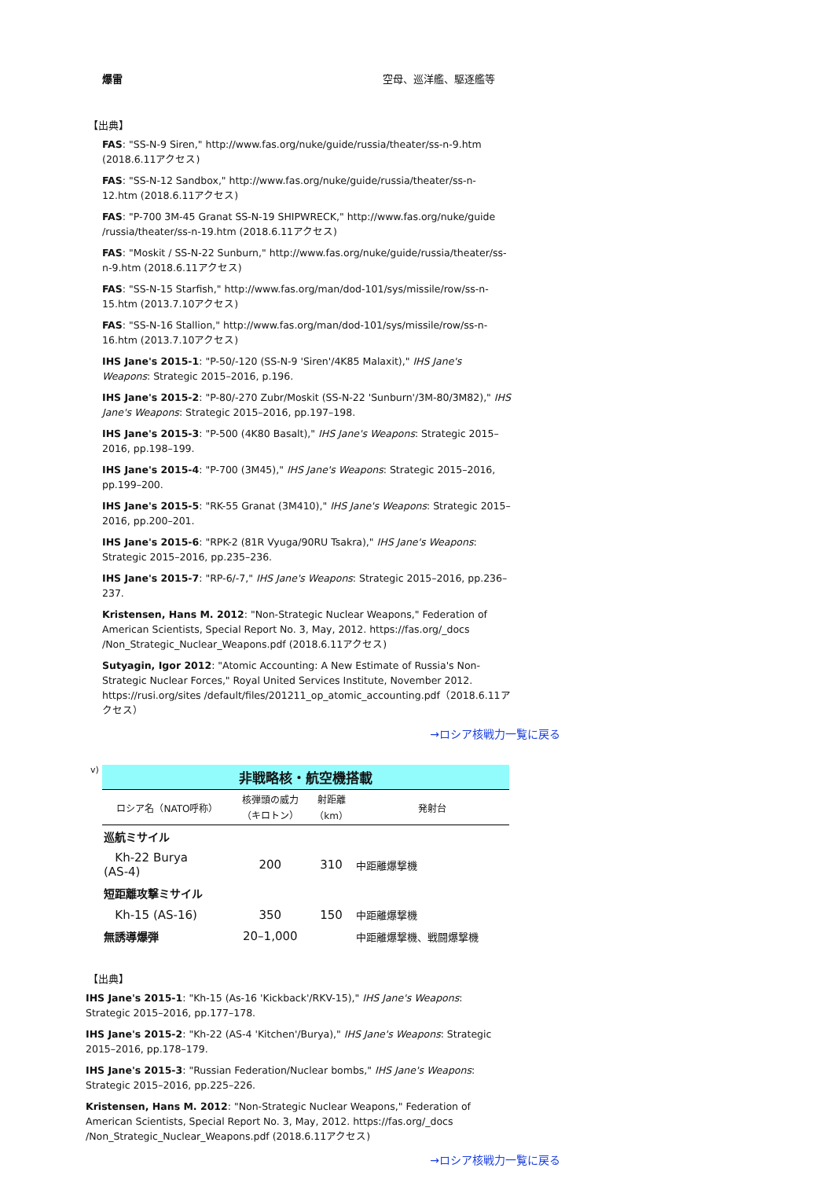爆雷 空母、巡洋艦、駆逐艦等
【出典】
FAS: "SS-N-9 Siren," http://www.fas.org/nuke/guide/russia/theater/ss-n-9.htm (2018.6.11アクセス)
FAS: "SS-N-12 Sandbox," http://www.fas.org/nuke/guide/russia/theater/ss-n-12.htm (2018.6.11アクセス)
FAS: "P-700 3M-45 Granat SS-N-19 SHIPWRECK," http://www.fas.org/nuke/guide /russia/theater/ss-n-19.htm (2018.6.11アクセス)
FAS: "Moskit / SS-N-22 Sunburn," http://www.fas.org/nuke/guide/russia/theater/ss-n-9.htm (2018.6.11アクセス)
FAS: "SS-N-15 Starfish," http://www.fas.org/man/dod-101/sys/missile/row/ss-n-15.htm (2013.7.10アクセス)
FAS: "SS-N-16 Stallion," http://www.fas.org/man/dod-101/sys/missile/row/ss-n-16.htm (2013.7.10アクセス)
IHS Jane's 2015-1: "P-50/-120 (SS-N-9 'Siren'/4K85 Malaxit)," IHS Jane's Weapons: Strategic 2015–2016, p.196.
IHS Jane's 2015-2: "P-80/-270 Zubr/Moskit (SS-N-22 'Sunburn'/3M-80/3M82)," IHS Jane's Weapons: Strategic 2015–2016, pp.197–198.
IHS Jane's 2015-3: "P-500 (4K80 Basalt)," IHS Jane's Weapons: Strategic 2015–2016, pp.198–199.
IHS Jane's 2015-4: "P-700 (3M45)," IHS Jane's Weapons: Strategic 2015–2016, pp.199–200.
IHS Jane's 2015-5: "RK-55 Granat (3M410)," IHS Jane's Weapons: Strategic 2015–2016, pp.200–201.
IHS Jane's 2015-6: "RPK-2 (81R Vyuga/90RU Tsakra)," IHS Jane's Weapons: Strategic 2015–2016, pp.235–236.
IHS Jane's 2015-7: "RP-6/-7," IHS Jane's Weapons: Strategic 2015–2016, pp.236–237.
Kristensen, Hans M. 2012: "Non-Strategic Nuclear Weapons," Federation of American Scientists, Special Report No. 3, May, 2012. https://fas.org/_docs /Non_Strategic_Nuclear_Weapons.pdf (2018.6.11アクセス)
Sutyagin, Igor 2012: "Atomic Accounting: A New Estimate of Russia's Non-Strategic Nuclear Forces," Royal United Services Institute, November 2012. https://rusi.org/sites /default/files/201211_op_atomic_accounting.pdf（2018.6.11アクセス）
→ロシア核戦力一覧に戻る
v)
| 非戦略核・航空機搭載 | | | |
| ロシア名（NATO呼称） | 核弾頭の威力 （キロトン） | 射距離 （km） | 発射台 |
| 巡航ミサイル | | | |
| Kh-22 Burya (AS-4) | 200 | 310 | 中距離爆撃機 |
| 短距離攻撃ミサイル | | | |
| Kh-15 (AS-16) | 350 | 150 | 中距離爆撃機 |
| 無誘導爆弾 | 20–1,000 | | 中距離爆撃機、戦闘爆撃機 |
【出典】
IHS Jane's 2015-1: "Kh-15 (As-16 'Kickback'/RKV-15)," IHS Jane's Weapons: Strategic 2015–2016, pp.177–178.
IHS Jane's 2015-2: "Kh-22 (AS-4 'Kitchen'/Burya)," IHS Jane's Weapons: Strategic 2015–2016, pp.178–179.
IHS Jane's 2015-3: "Russian Federation/Nuclear bombs," IHS Jane's Weapons: Strategic 2015–2016, pp.225–226.
Kristensen, Hans M. 2012: "Non-Strategic Nuclear Weapons," Federation of American Scientists, Special Report No. 3, May, 2012. https://fas.org/_docs /Non_Strategic_Nuclear_Weapons.pdf (2018.6.11アクセス)
→ロシア核戦力一覧に戻る